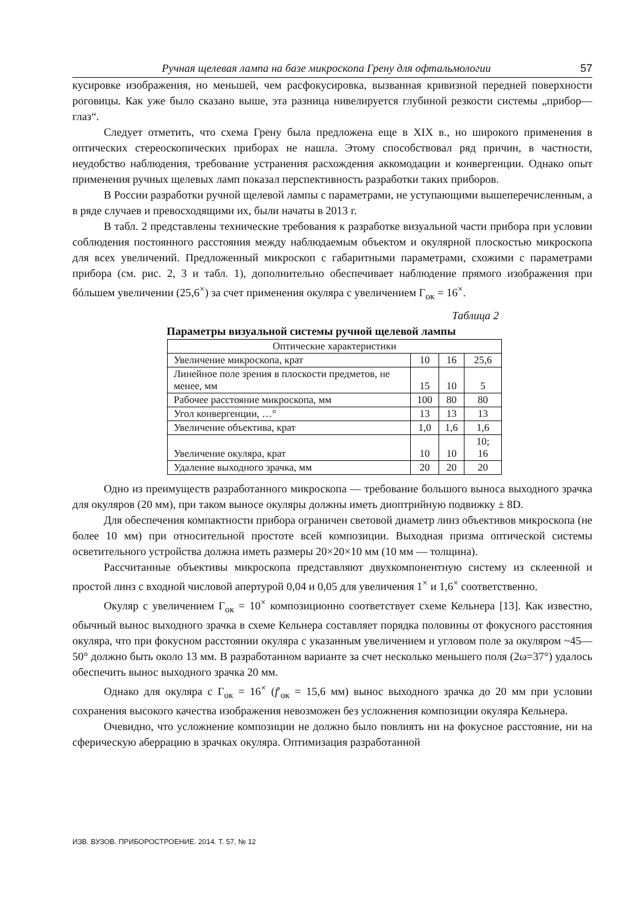Ручная щелевая лампа на базе микроскопа Грену для офтальмологии 57
кусировке изображения, но меньшей, чем расфокусировка, вызванная кривизной передней поверхности роговицы. Как уже было сказано выше, эта разница нивелируется глубиной резкости системы „прибор—глаз“.
Следует отметить, что схема Грену была предложена еще в XIX в., но широкого применения в оптических стереоскопических приборах не нашла. Этому способствовал ряд причин, в частности, неудобство наблюдения, требование устранения расхождения аккомодации и конвергенции. Однако опыт применения ручных щелевых ламп показал перспективность разработки таких приборов.
В России разработки ручной щелевой лампы с параметрами, не уступающими вышеперечисленным, а в ряде случаев и превосходящими их, были начаты в 2013 г.
В табл. 2 представлены технические требования к разработке визуальной части прибора при условии соблюдения постоянного расстояния между наблюдаемым объектом и окулярной плоскостью микроскопа для всех увеличений. Предложенный микроскоп с габаритными параметрами, схожими с параметрами прибора (см. рис. 2, 3 и табл. 1), дополнительно обеспечивает наблюдение прямого изображения при бóльшем увеличении (25,6<sup>×</sup>) за счет применения окуляра с увеличением Г<sub>ок</sub> = 16<sup>×</sup>.
Таблица 2
Параметры визуальной системы ручной щелевой лампы
| Оптические характеристики | | | |
| Увеличение микроскопа, крат | 10 | 16 | 25,6 |
| Линейное поле зрения в плоскости предметов, не менее, мм | 15 | 10 | 5 |
| Рабочее расстояние микроскопа, мм | 100 | 80 | 80 |
| Угол конвергенции, …° | 13 | 13 | 13 |
| Увеличение объектива, крат | 1,0 | 1,6 | 1,6 |
| Увеличение окуляра, крат | 10 | 10 | 10; 16 |
| Удаление выходного зрачка, мм | 20 | 20 | 20 |
Одно из преимуществ разработанного микроскопа — требование большого выноса выходного зрачка для окуляров (20 мм), при таком выносе окуляры должны иметь диоптрийную подвижку ± 8D.
Для обеспечения компактности прибора ограничен световой диаметр линз объективов микроскопа (не более 10 мм) при относительной простоте всей композиции. Выходная призма оптической системы осветительного устройства должна иметь размеры 20×20×10 мм (10 мм — толщина).
Рассчитанные объективы микроскопа представляют двухкомпонентную систему из склеенной и простой линз с входной числовой апертурой 0,04 и 0,05 для увеличения 1<sup>×</sup> и 1,6<sup>×</sup> соответственно.
Окуляр с увеличением Г<sub>ок</sub> = 10<sup>×</sup> композиционно соответствует схеме Кельнера [13]. Как известно, обычный вынос выходного зрачка в схеме Кельнера составляет порядка половины от фокусного расстояния окуляра, что при фокусном расстоянии окуляра с указанным увеличением и угловом поле за окуляром ~45—50° должно быть около 13 мм. В разработанном варианте за счет несколько меньшего поля (2ω=37°) удалось обеспечить вынос выходного зрачка 20 мм.
Однако для окуляра с Г<sub>ок</sub> = 16<sup>×</sup> (f′<sub>ок</sub> = 15,6 мм) вынос выходного зрачка до 20 мм при условии сохранения высокого качества изображения невозможен без усложнения композиции окуляра Кельнера.
Очевидно, что усложнение композиции не должно было повлиять ни на фокусное расстояние, ни на сферическую аберрацию в зрачках окуляра. Оптимизация разработанной
ИЗВ. ВУЗОВ. ПРИБОРОСТРОЕНИЕ. 2014. Т. 57, № 12